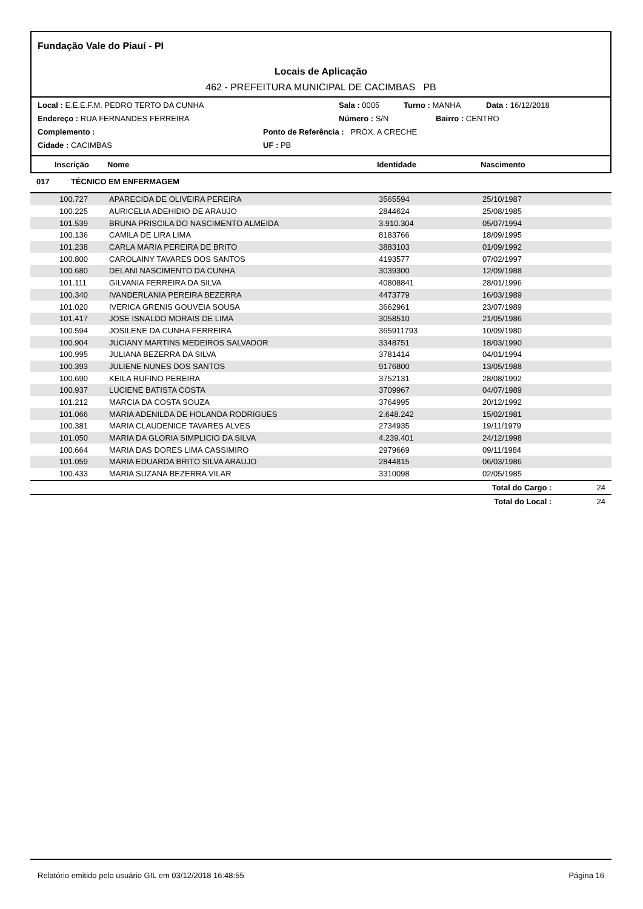Fundação Vale do Piauí - PI
Locais de Aplicação
462 - PREFEITURA MUNICIPAL DE CACIMBAS PB
Local : E.E.E.F.M. PEDRO TERTO DA CUNHA Sala : 0005 Turno : MANHA Data : 16/12/2018
Endereço : RUA FERNANDES FERREIRA Número : S/N Bairro : CENTRO
Complemento : Ponto de Referência : PRÓX. A CRECHE
Cidade : CACIMBAS UF : PB
Inscrição Nome Identidade Nascimento
017 TÉCNICO EM ENFERMAGEM
| 100.727 | APARECIDA DE OLIVEIRA PEREIRA | 3565594 | 25/10/1987 |
| 100.225 | AURICELIA ADEHIDIO DE ARAUJO | 2844624 | 25/08/1985 |
| 101.539 | BRUNA PRISCILA DO NASCIMENTO ALMEIDA | 3.910.304 | 05/07/1994 |
| 100.136 | CAMILA DE LIRA LIMA | 8183766 | 18/09/1995 |
| 101.238 | CARLA MARIA PEREIRA DE BRITO | 3883103 | 01/09/1992 |
| 100.800 | CAROLAINY TAVARES DOS SANTOS | 4193577 | 07/02/1997 |
| 100.680 | DELANI NASCIMENTO DA CUNHA | 3039300 | 12/09/1988 |
| 101.111 | GILVANIA FERREIRA DA SILVA | 40808841 | 28/01/1996 |
| 100.340 | IVANDERLANIA PEREIRA BEZERRA | 4473779 | 16/03/1989 |
| 101.020 | IVERICA GRENIS GOUVEIA SOUSA | 3662961 | 23/07/1989 |
| 101.417 | JOSE ISNALDO MORAIS DE LIMA | 3058510 | 21/05/1986 |
| 100.594 | JOSILENE DA CUNHA FERREIRA | 365911793 | 10/09/1980 |
| 100.904 | JUCIANY MARTINS MEDEIROS SALVADOR | 3348751 | 18/03/1990 |
| 100.995 | JULIANA BEZERRA DA SILVA | 3781414 | 04/01/1994 |
| 100.393 | JULIENE NUNES DOS SANTOS | 9176800 | 13/05/1988 |
| 100.690 | KEILA RUFINO PEREIRA | 3752131 | 28/08/1992 |
| 100.937 | LUCIENE BATISTA COSTA | 3709967 | 04/07/1989 |
| 101.212 | MARCIA DA COSTA SOUZA | 3764995 | 20/12/1992 |
| 101.066 | MARIA ADENILDA DE HOLANDA RODRIGUES | 2.648.242 | 15/02/1981 |
| 100.381 | MARIA CLAUDENICE TAVARES ALVES | 2734935 | 19/11/1979 |
| 101.050 | MARIA DA GLORIA SIMPLICIO DA SILVA | 4.239.401 | 24/12/1998 |
| 100.664 | MARIA DAS DORES LIMA CASSIMIRO | 2979669 | 09/11/1984 |
| 101.059 | MARIA EDUARDA BRITO SILVA ARAUJO | 2844815 | 06/03/1986 |
| 100.433 | MARIA SUZANA BEZERRA VILAR | 3310098 | 02/05/1985 |
Total do Cargo : 24
Total do Local : 24
Relatório emitido pelo usuário GIL em 03/12/2018 16:48:55 Página 16